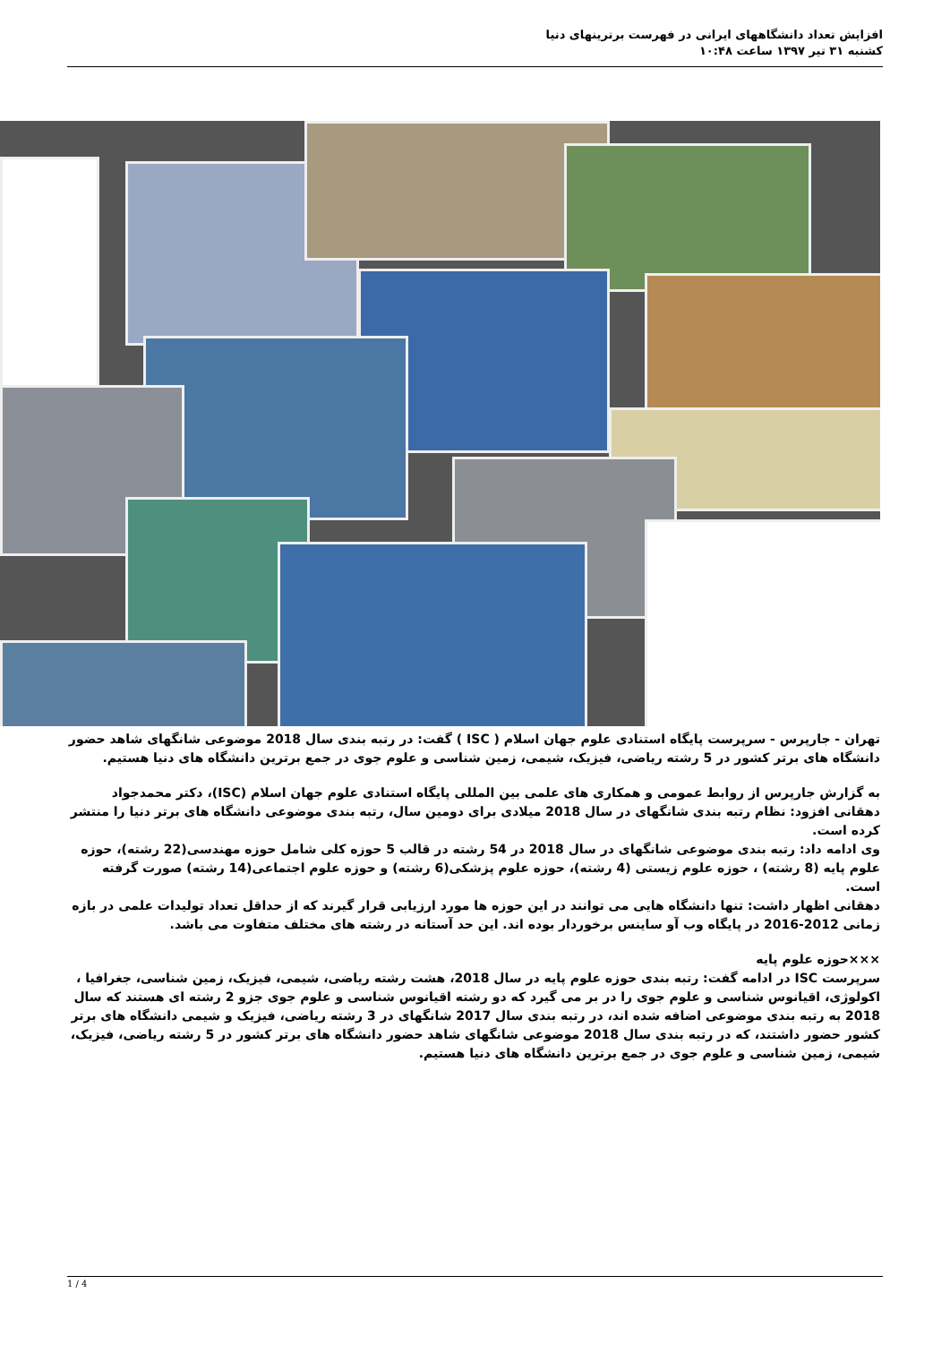افزایش تعداد دانشگاههای ایرانی در فهرست برترینهای دنیا
کشنبه ۳۱ تیر ۱۳۹۷ ساعت ۱۰:۴۸
تهران - جارپرس - سرپرست پایگاه استنادی علوم جهان اسلام ( ISC ) گفت: در رتبه بندی سال 2018 موضوعی شانگهای شاهد حضور دانشگاه های برتر کشور در 5 رشته ریاضی، فیزیک، شیمی، زمین شناسی و علوم جوی در جمع برترین دانشگاه های دنیا هستیم.
به گزارش جارپرس از روابط عمومی و همکاری های علمی بین المللی پایگاه استنادی علوم جهان اسلام (ISC)، دکتر محمدجواد دهقانی افزود: نظام رتبه بندی شانگهای در سال 2018 میلادی برای دومین سال، رتبه بندی موضوعی دانشگاه های برتر دنیا را منتشر کرده است.
وی ادامه داد: رتبه بندی موضوعی شانگهای در سال 2018 در 54 رشته در قالب 5 حوزه کلی شامل حوزه مهندسی(22 رشته)، حوزه علوم پایه (8 رشته) ، حوزه علوم زیستی (4 رشته)، حوزه علوم پزشکی(6 رشته) و حوزه علوم اجتماعی(14 رشته) صورت گرفته است.
دهقانی اظهار داشت: تنها دانشگاه هایی می توانند در این حوزه ها مورد ارزیابی قرار گیرند که از حداقل تعداد تولیدات علمی در بازه زمانی 2012-2016 در پایگاه وب آو ساینس برخوردار بوده اند. این حد آستانه در رشته های مختلف متفاوت می باشد.
×××حوزه علوم پایه
سرپرست ISC در ادامه گفت: رتبه بندی حوزه علوم پایه در سال 2018، هشت رشته ریاضی، شیمی، فیزیک، زمین شناسی، جغرافیا ، اکولوژی، اقیانوس شناسی و علوم جوی را در بر می گیرد که دو رشته اقیانوس شناسی و علوم جوی جزو 2 رشته ای هستند که سال 2018 به رتبه بندی موضوعی اضافه شده اند، در رتبه بندی سال 2017 شانگهای در 3 رشته ریاضی، فیزیک و شیمی دانشگاه های برتر کشور حضور داشتند، که در رتبه بندی سال 2018 موضوعی شانگهای شاهد حضور دانشگاه های برتر کشور در 5 رشته ریاضی، فیزیک، شیمی، زمین شناسی و علوم جوی در جمع برترین دانشگاه های دنیا هستیم.
1 / 4